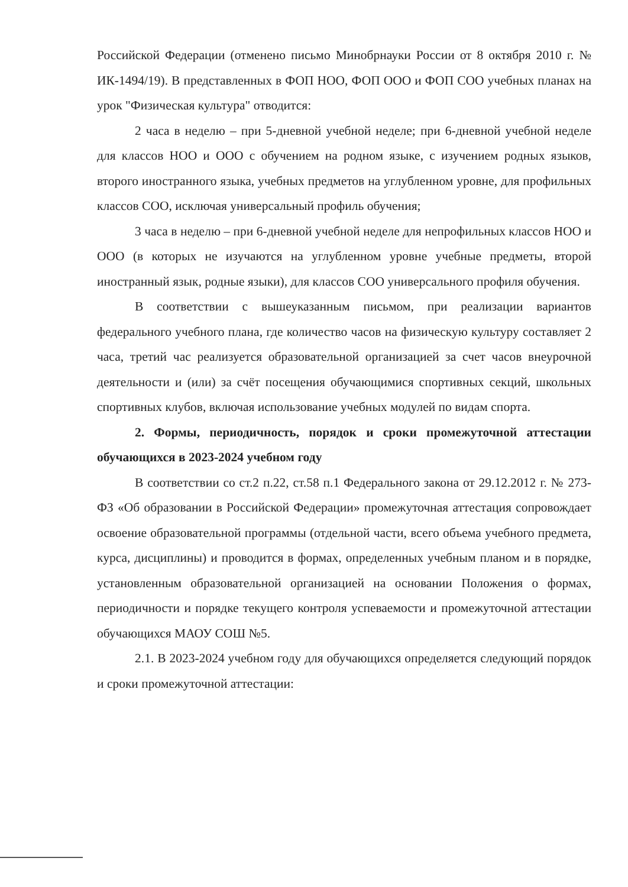Российской Федерации (отменено письмо Минобрнауки России от 8 октября 2010 г. № ИК-1494/19). В представленных в ФОП НОО, ФОП ООО и ФОП СОО учебных планах на урок "Физическая культура" отводится:
2 часа в неделю – при 5-дневной учебной неделе; при 6-дневной учебной неделе для классов НОО и ООО с обучением на родном языке, с изучением родных языков, второго иностранного языка, учебных предметов на углубленном уровне, для профильных классов СОО, исключая универсальный профиль обучения;
3 часа в неделю – при 6-дневной учебной неделе для непрофильных классов НОО и ООО (в которых не изучаются на углубленном уровне учебные предметы, второй иностранный язык, родные языки), для классов СОО универсального профиля обучения.
В соответствии с вышеуказанным письмом, при реализации вариантов федерального учебного плана, где количество часов на физическую культуру составляет 2 часа, третий час реализуется образовательной организацией за счет часов внеурочной деятельности и (или) за счёт посещения обучающимися спортивных секций, школьных спортивных клубов, включая использование учебных модулей по видам спорта.
2. Формы, периодичность, порядок и сроки промежуточной аттестации обучающихся в 2023-2024 учебном году
В соответствии со ст.2 п.22, ст.58 п.1 Федерального закона от 29.12.2012 г. № 273-ФЗ «Об образовании в Российской Федерации» промежуточная аттестация сопровождает освоение образовательной программы (отдельной части, всего объема учебного предмета, курса, дисциплины) и проводится в формах, определенных учебным планом и в порядке, установленным образовательной организацией на основании Положения о формах, периодичности и порядке текущего контроля успеваемости и промежуточной аттестации обучающихся МАОУ СОШ №5.
2.1. В 2023-2024 учебном году для обучающихся определяется следующий порядок и сроки промежуточной аттестации: